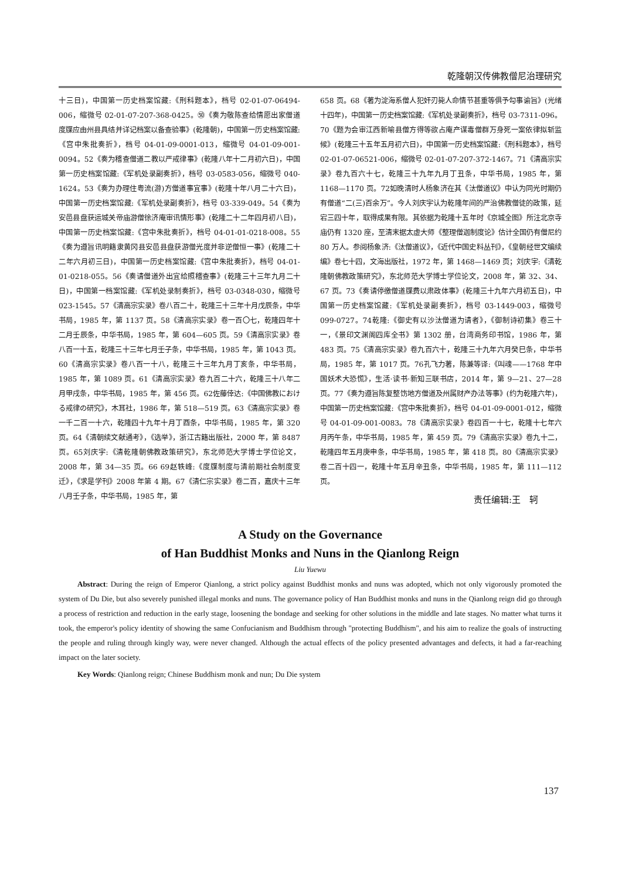乾隆朝汉传佛教僧尼治理研究
十三日)，中国第一历史档案馆藏:《刑科题本》，档号 02-01-07-06494-006，缩微号 02-01-07-207-368-0425。㊿《奏为敬陈查给情愿出家僧道度牒应由州县具结并详记档案以备查验事》(乾隆朝)，中国第一历史档案馆藏:《宫中朱批奏折》，档号 04-01-09-0001-013，缩微号 04-01-09-001-0094。52《奏为稽查僧道二教以严戒律事》(乾隆八年十二月初六日)，中国第一历史档案馆藏:《军机处录副奏折》，档号 03-0583-056，缩微号 040-1624。53《奏为办理住粤流(游)方僧道事宜事》(乾隆十年八月二十六日)，中国第一历史档案馆藏:《军机处录副奏折》，档号 03-339-049。54《奏为安邑县盘获运城关帝庙游僧徐济庵审讯情形事》(乾隆二十二年四月初八日)，中国第一历史档案馆藏:《宫中朱批奏折》，档号 04-01-01-0218-008。55《奏为遵旨讯明籍隶黄冈县安邑县盘获游僧光度并非逆僧恒一事》(乾隆二十二年六月初三日)，中国第一历史档案馆藏:《宫中朱批奏折》，档号 04-01-01-0218-055。56《奏请僧道外出宜给照稽查事》(乾隆三十三年九月二十日)，中国第一档案馆藏:《军机处录制奏折》，档号 03-0348-030，缩微号 023-1545。57《清高宗实录》卷八百二十，乾隆三十三年十月戊辰条，中华书局，1985 年，第 1137 页。58《清高宗实录》卷一百〇七，乾隆四年十二月壬辰条，中华书局，1985 年，第 604—605 页。59《清高宗实录》卷八百一十五，乾隆三十三年七月壬子条，中华书局，1985 年，第 1043 页。60《清高宗实录》卷八百一十八，乾隆三十三年九月丁亥条，中华书局，1985 年，第 1089 页。61《清高宗实录》卷九百二十六，乾隆三十八年二月甲戌条，中华书局，1985 年，第 456 页。62佐藤倖达:《中国佛教における戒律の研究》，木耳社，1986 年，第 518—519 页。63《清高宗实录》卷一千二百一十六，乾隆四十九年十月丁酉条，中华书局，1985 年，第 320 页。64《清朝续文献通考》，《选举》，浙江古籍出版社，2000 年，第 8487 页。65刘庆宇:《清乾隆朝佛教政策研究》，东北师范大学博士学位论文，2008 年，第 34—35 页。66 69赵轶峰:《度牒制度与清前期社会制度变迁》，《求是学刊》2008 年第 4 期。67《清仁宗实录》卷二百，嘉庆十三年八月壬子条，中华书局，1985 年，第
658 页。68《著为淀海系僧人犯奸刃毙人命情节甚重等俱予勾事谕旨》(光绪十四年)，中国第一历史档案馆藏:《军机处录副奏折》，档号 03-7311-096。70《题为会审江西新喻县僧方得等欲占庵产谋毒僧群万身死一案依律拟斩监候》(乾隆三十五年五月初六日)，中国第一历史档案馆藏:《刑科题本》，档号 02-01-07-06521-006，缩微号 02-01-07-207-372-1467。71《清高宗实录》卷九百六十七，乾隆三十九年九月丁丑条，中华书局，1985 年，第 1168—1170 页。72如晚清时人杨象济在其《汰僧道议》中认为同光时期仍有僧道“二(三)百余万”。今人刘庆宇认为乾隆年间的严治佛教僧徒的政策，延宕三四十年，取得成果有限。其依据为乾隆十五年时《京城全图》所注北京寺庙仍有 1320 座，至清末据太虚大师《整理僧迦制度论》估计全国仍有僧尼约 80 万人。参阅杨象济:《汰僧道议》，《近代中国史料丛刊》，《皇朝经世文编续编》卷七十四，文海出版社，1972 年，第 1468—1469 页；刘庆宇:《清乾隆朝佛教政策研究》，东北师范大学博士学位论文，2008 年，第 32、34、67 页。73《奏请停缴僧道牒费以肃政体事》(乾隆三十九年六月初五日)，中国第一历史档案馆藏:《军机处录副奏折》，档号 03-1449-003，缩微号 099-0727。74乾隆:《御史有以沙汰僧道为请者》，《御制诗初集》卷三十一，《景印文渊阁四库全书》第 1302 册，台湾商务印书馆，1986 年，第 483 页。75《清高宗实录》卷九百六十，乾隆三十九年六月癸巳条，中华书局，1985 年，第 1017 页。76孔飞力著，陈兼等译:《叫魂——1768 年中国妖术大恐慌》，生活·读书·新知三联书店，2014 年，第 9—21、27—28 页。77《奏为遵旨陈复整饬地方僧道及州属财产办法等事》(约为乾隆六年)，中国第一历史档案馆藏:《宫中朱批奏折》，档号 04-01-09-0001-012，缩微号 04-01-09-001-0083。78《清高宗实录》卷四百一十七，乾隆十七年六月丙午条，中华书局，1985 年，第 459 页。79《清高宗实录》卷九十二，乾隆四年五月庚申条，中华书局，1985 年，第 418 页。80《清高宗实录》卷二百十四一，乾隆十年五月辛丑条，中华书局，1985 年，第 111—112 页。
责任编辑:王　轲
A Study on the Governance
of Han Buddhist Monks and Nuns in the Qianlong Reign
Liu Yuewu
Abstract: During the reign of Emperor Qianlong, a strict policy against Buddhist monks and nuns was adopted, which not only vigorously promoted the system of Du Die, but also severely punished illegal monks and nuns. The governance policy of Han Buddhist monks and nuns in the Qianlong reign did go through a process of restriction and reduction in the early stage, loosening the bondage and seeking for other solutions in the middle and late stages. No matter what turns it took, the emperor's policy identity of showing the same Confucianism and Buddhism through "protecting Buddhism", and his aim to realize the goals of instructing the people and ruling through kingly way, were never changed. Although the actual effects of the policy presented advantages and defects, it had a far-reaching impact on the later society.
Key Words: Qianlong reign; Chinese Buddhism monk and nun; Du Die system
137